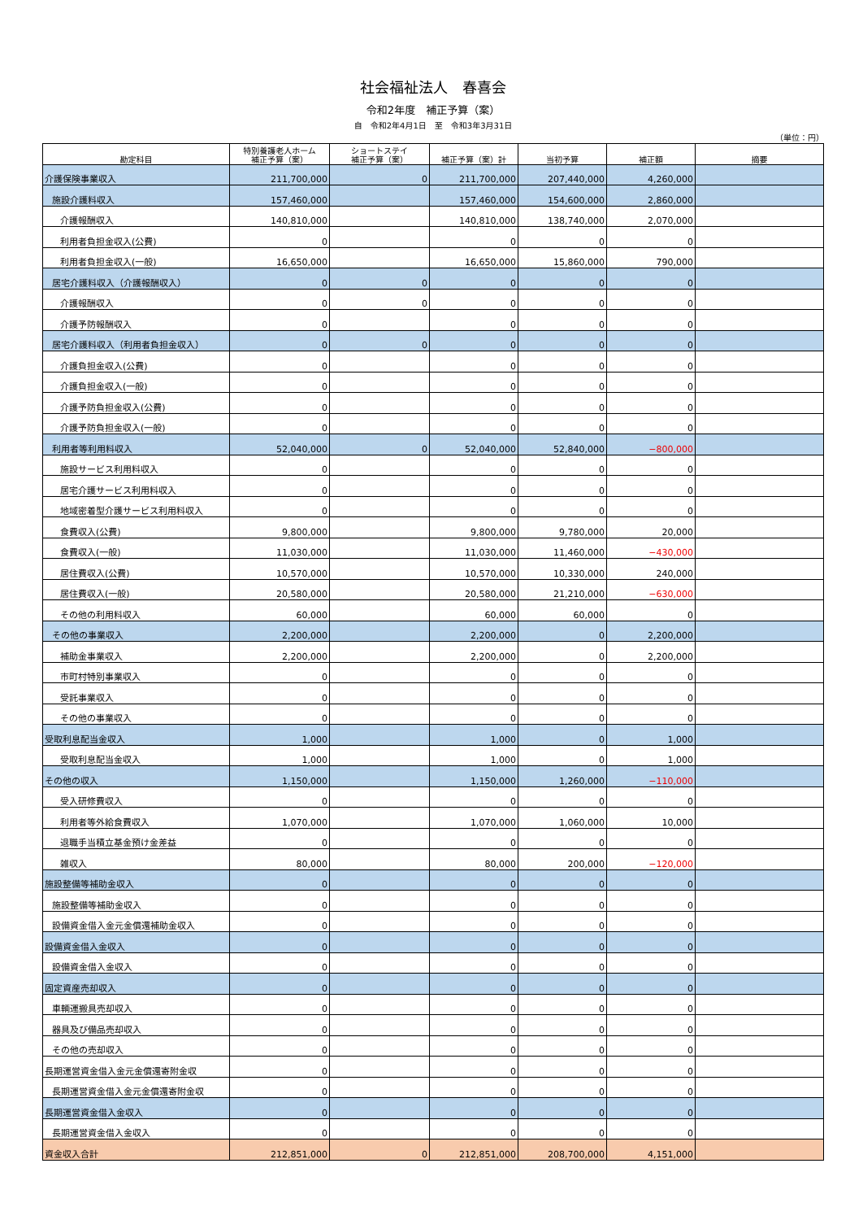社会福祉法人　春喜会
令和2年度　補正予算（案）
自　令和2年4月1日　至　令和3年3月31日
（単位：円）
| 勘定科目 | 特別養護老人ホーム 補正予算（案） | ショートステイ 補正予算（案） | 補正予算（案）計 | 当初予算 | 補正額 | 摘要 |
| --- | --- | --- | --- | --- | --- | --- |
| 介護保険事業収入 | 211,700,000 | 0 | 211,700,000 | 207,440,000 | 4,260,000 | |
| 施設介護料収入 | 157,460,000 | | 157,460,000 | 154,600,000 | 2,860,000 | |
| 介護報酬収入 | 140,810,000 | | 140,810,000 | 138,740,000 | 2,070,000 | |
| 利用者負担金収入(公費) | 0 | | 0 | 0 | 0 | |
| 利用者負担金収入(一般) | 16,650,000 | | 16,650,000 | 15,860,000 | 790,000 | |
| 居宅介護料収入（介護報酬収入） | 0 | 0 | 0 | 0 | 0 | |
| 介護報酬収入 | 0 | 0 | 0 | 0 | 0 | |
| 介護予防報酬収入 | 0 | | 0 | 0 | 0 | |
| 居宅介護料収入（利用者負担金収入） | 0 | 0 | 0 | 0 | 0 | |
| 介護負担金収入(公費) | 0 | | 0 | 0 | 0 | |
| 介護負担金収入(一般) | 0 | | 0 | 0 | 0 | |
| 介護予防負担金収入(公費) | 0 | | 0 | 0 | 0 | |
| 介護予防負担金収入(一般) | 0 | | 0 | 0 | 0 | |
| 利用者等利用料収入 | 52,040,000 | 0 | 52,040,000 | 52,840,000 | −800,000 | |
| 施設サービス利用料収入 | 0 | | 0 | 0 | 0 | |
| 居宅介護サービス利用料収入 | 0 | | 0 | 0 | 0 | |
| 地域密着型介護サービス利用料収入 | 0 | | 0 | 0 | 0 | |
| 食費収入(公費) | 9,800,000 | | 9,800,000 | 9,780,000 | 20,000 | |
| 食費収入(一般) | 11,030,000 | | 11,030,000 | 11,460,000 | −430,000 | |
| 居住費収入(公費) | 10,570,000 | | 10,570,000 | 10,330,000 | 240,000 | |
| 居住費収入(一般) | 20,580,000 | | 20,580,000 | 21,210,000 | −630,000 | |
| その他の利用料収入 | 60,000 | | 60,000 | 60,000 | 0 | |
| その他の事業収入 | 2,200,000 | | 2,200,000 | 0 | 2,200,000 | |
| 補助金事業収入 | 2,200,000 | | 2,200,000 | 0 | 2,200,000 | |
| 市町村特別事業収入 | 0 | | 0 | 0 | 0 | |
| 受託事業収入 | 0 | | 0 | 0 | 0 | |
| その他の事業収入 | 0 | | 0 | 0 | 0 | |
| 受取利息配当金収入 | 1,000 | | 1,000 | 0 | 1,000 | |
| 受取利息配当金収入 | 1,000 | | 1,000 | 0 | 1,000 | |
| その他の収入 | 1,150,000 | | 1,150,000 | 1,260,000 | −110,000 | |
| 受入研修費収入 | 0 | | 0 | 0 | 0 | |
| 利用者等外給食費収入 | 1,070,000 | | 1,070,000 | 1,060,000 | 10,000 | |
| 退職手当積立基金預け金差益 | 0 | | 0 | 0 | 0 | |
| 雑収入 | 80,000 | | 80,000 | 200,000 | −120,000 | |
| 施設整備等補助金収入 | 0 | | 0 | 0 | 0 | |
| 施設整備等補助金収入 | 0 | | 0 | 0 | 0 | |
| 設備資金借入金元金償還補助金収入 | 0 | | 0 | 0 | 0 | |
| 設備資金借入金収入 | 0 | | 0 | 0 | 0 | |
| 設備資金借入金収入 | 0 | | 0 | 0 | 0 | |
| 固定資産売却収入 | 0 | | 0 | 0 | 0 | |
| 車輌運搬具売却収入 | 0 | | 0 | 0 | 0 | |
| 器具及び備品売却収入 | 0 | | 0 | 0 | 0 | |
| その他の売却収入 | 0 | | 0 | 0 | 0 | |
| 長期運営資金借入金元金償還寄附金収 | 0 | | 0 | 0 | 0 | |
| 長期運営資金借入金元金償還寄附金収 | 0 | | 0 | 0 | 0 | |
| 長期運営資金借入金収入 | 0 | | 0 | 0 | 0 | |
| 長期運営資金借入金収入 | 0 | | 0 | 0 | 0 | |
| 資金収入合計 | 212,851,000 | 0 | 212,851,000 | 208,700,000 | 4,151,000 | |